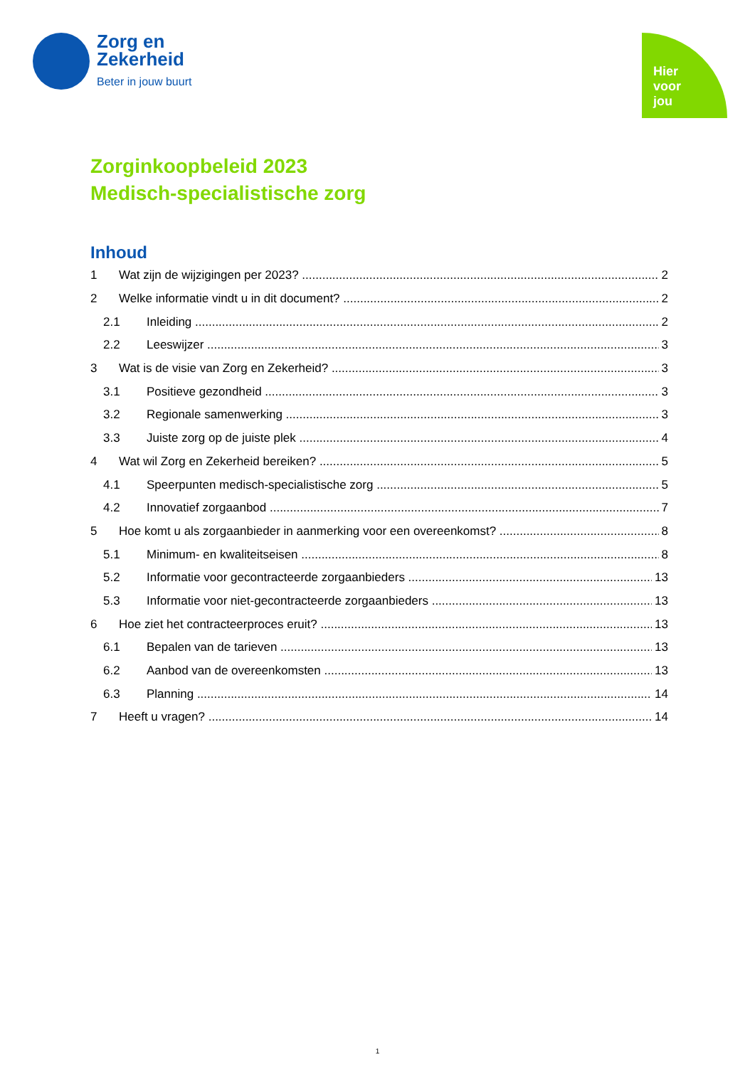Zorg en
Zekerheid
Beter in jouw buurt
Hier
voor
jou
Zorginkoopbeleid 2023
Medisch-specialistische zorg
Inhoud
1 Wat zijn de wijzigingen per 2023? 2
2 Welke informatie vindt u in dit document? 2
2.1 Inleiding 2
2.2 Leeswijzer 3
3 Wat is de visie van Zorg en Zekerheid? 3
3.1 Positieve gezondheid 3
3.2 Regionale samenwerking 3
3.3 Juiste zorg op de juiste plek 4
4 Wat wil Zorg en Zekerheid bereiken? 5
4.1 Speerpunten medisch-specialistische zorg 5
4.2 Innovatief zorgaanbod 7
5 Hoe komt u als zorgaanbieder in aanmerking voor een overeenkomst? 8
5.1 Minimum- en kwaliteitseisen 8
5.2 Informatie voor gecontracteerde zorgaanbieders 13
5.3 Informatie voor niet-gecontracteerde zorgaanbieders 13
6 Hoe ziet het contracteerproces eruit? 13
6.1 Bepalen van de tarieven 13
6.2 Aanbod van de overeenkomsten 13
6.3 Planning 14
7 Heeft u vragen? 14
1